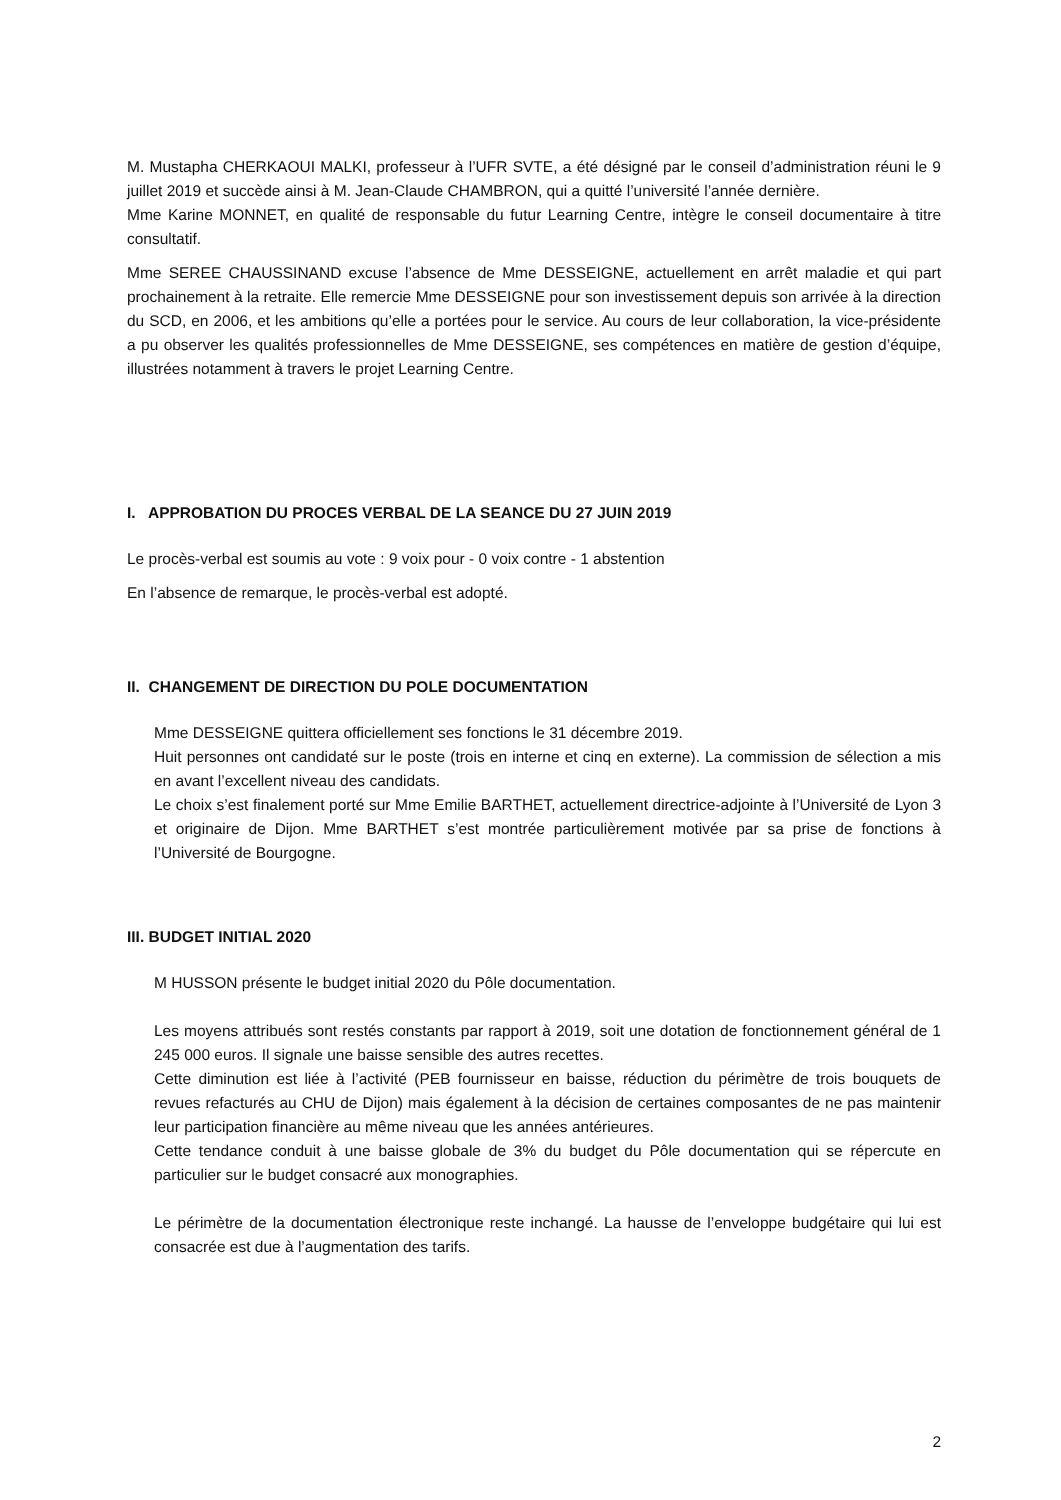M. Mustapha CHERKAOUI MALKI, professeur à l’UFR SVTE, a été désigné par le conseil d’administration réuni le 9 juillet 2019 et succède ainsi à M. Jean-Claude CHAMBRON, qui a quitté l’université l’année dernière.
Mme Karine MONNET, en qualité de responsable du futur Learning Centre, intègre le conseil documentaire à titre consultatif.
Mme SEREE CHAUSSINAND excuse l’absence de Mme DESSEIGNE, actuellement en arrêt maladie et qui part prochainement à la retraite. Elle remercie Mme DESSEIGNE pour son investissement depuis son arrivée à la direction du SCD, en 2006, et les ambitions qu’elle a portées pour le service. Au cours de leur collaboration, la vice-présidente a pu observer les qualités professionnelles de Mme DESSEIGNE, ses compétences en matière de gestion d’équipe, illustrées notamment à travers le projet Learning Centre.
I. APPROBATION DU PROCES VERBAL DE LA SEANCE DU 27 JUIN 2019
Le procès-verbal est soumis au vote : 9 voix pour - 0 voix contre - 1 abstention
En l’absence de remarque, le procès-verbal est adopté.
II. CHANGEMENT DE DIRECTION DU POLE DOCUMENTATION
Mme DESSEIGNE quittera officiellement ses fonctions le 31 décembre 2019.
Huit personnes ont candidaté sur le poste (trois en interne et cinq en externe). La commission de sélection a mis en avant l’excellent niveau des candidats.
Le choix s’est finalement porté sur Mme Emilie BARTHET, actuellement directrice-adjointe à l’Université de Lyon 3 et originaire de Dijon. Mme BARTHET s’est montrée particulièrement motivée par sa prise de fonctions à l’Université de Bourgogne.
III. BUDGET INITIAL 2020
M HUSSON présente le budget initial 2020 du Pôle documentation.
Les moyens attribués sont restés constants par rapport à 2019, soit une dotation de fonctionnement général de 1 245 000 euros. Il signale une baisse sensible des autres recettes.
Cette diminution est liée à l’activité (PEB fournisseur en baisse, réduction du périmètre de trois bouquets de revues refacturés au CHU de Dijon) mais également à la décision de certaines composantes de ne pas maintenir leur participation financière au même niveau que les années antérieures.
Cette tendance conduit à une baisse globale de 3% du budget du Pôle documentation qui se répercute en particulier sur le budget consacré aux monographies.
Le périmètre de la documentation électronique reste inchangé. La hausse de l’enveloppe budgétaire qui lui est consacrée est due à l’augmentation des tarifs.
2